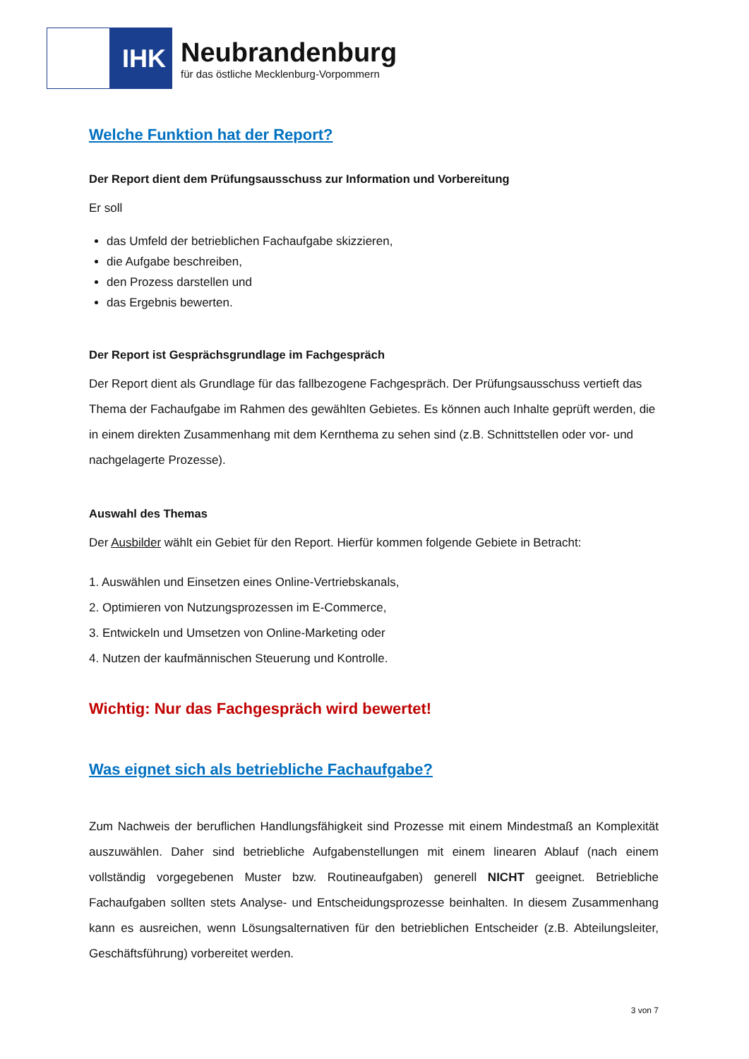IHK
Neubrandenburg
für das östliche Mecklenburg-Vorpommern
Welche Funktion hat der Report?
Der Report dient dem Prüfungsausschuss zur Information und Vorbereitung
Er soll
das Umfeld der betrieblichen Fachaufgabe skizzieren,
die Aufgabe beschreiben,
den Prozess darstellen und
das Ergebnis bewerten.
Der Report ist Gesprächsgrundlage im Fachgespräch
Der Report dient als Grundlage für das fallbezogene Fachgespräch. Der Prüfungsausschuss vertieft das Thema der Fachaufgabe im Rahmen des gewählten Gebietes. Es können auch Inhalte geprüft werden, die in einem direkten Zusammenhang mit dem Kernthema zu sehen sind (z.B. Schnittstellen oder vor- und nachgelagerte Prozesse).
Auswahl des Themas
Der Ausbilder wählt ein Gebiet für den Report. Hierfür kommen folgende Gebiete in Betracht:
1. Auswählen und Einsetzen eines Online-Vertriebskanals,
2. Optimieren von Nutzungsprozessen im E-Commerce,
3. Entwickeln und Umsetzen von Online-Marketing oder
4. Nutzen der kaufmännischen Steuerung und Kontrolle.
Wichtig: Nur das Fachgespräch wird bewertet!
Was eignet sich als betriebliche Fachaufgabe?
Zum Nachweis der beruflichen Handlungsfähigkeit sind Prozesse mit einem Mindestmaß an Komplexität auszuwählen. Daher sind betriebliche Aufgabenstellungen mit einem linearen Ablauf (nach einem vollständig vorgegebenen Muster bzw. Routineaufgaben) generell NICHT geeignet. Betriebliche Fachaufgaben sollten stets Analyse- und Entscheidungsprozesse beinhalten. In diesem Zusammenhang kann es ausreichen, wenn Lösungsalternativen für den betrieblichen Entscheider (z.B. Abteilungsleiter, Geschäftsführung) vorbereitet werden.
3 von 7